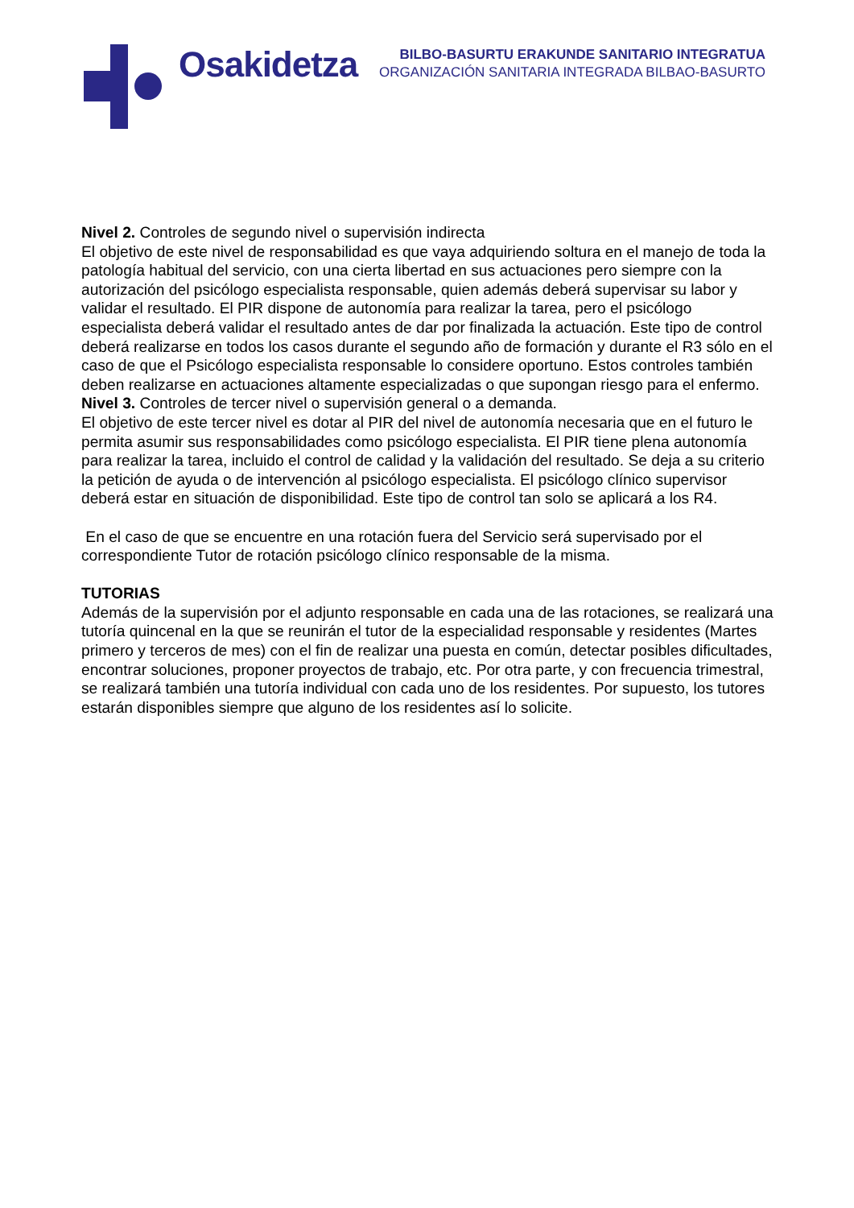Osakidetza
BILBO-BASURTU ERAKUNDE SANITARIO INTEGRATUA
ORGANIZACIÓN SANITARIA INTEGRADA BILBAO-BASURTO
Nivel 2. Controles de segundo nivel o supervisión indirecta
El objetivo de este nivel de responsabilidad es que vaya adquiriendo soltura en el manejo de toda la patología habitual del servicio, con una cierta libertad en sus actuaciones pero siempre con la autorización del psicólogo especialista responsable, quien además deberá supervisar su labor y validar el resultado. El PIR dispone de autonomía para realizar la tarea, pero el psicólogo especialista deberá validar el resultado antes de dar por finalizada la actuación. Este tipo de control deberá realizarse en todos los casos durante el segundo año de formación y durante el R3 sólo en el caso de que el Psicólogo especialista responsable lo considere oportuno. Estos controles también deben realizarse en actuaciones altamente especializadas o que supongan riesgo para el enfermo.
Nivel 3. Controles de tercer nivel o supervisión general o a demanda.
El objetivo de este tercer nivel es dotar al PIR del nivel de autonomía necesaria que en el futuro le permita asumir sus responsabilidades como psicólogo especialista. El PIR tiene plena autonomía para realizar la tarea, incluido el control de calidad y la validación del resultado. Se deja a su criterio la petición de ayuda o de intervención al psicólogo especialista. El psicólogo clínico supervisor deberá estar en situación de disponibilidad. Este tipo de control tan solo se aplicará a los R4.
En el caso de que se encuentre en una rotación fuera del Servicio será supervisado por el correspondiente Tutor de rotación psicólogo clínico responsable de la misma.
TUTORIAS
Además de la supervisión por el adjunto responsable en cada una de las rotaciones, se realizará una tutoría quincenal en la que se reunirán el tutor de la especialidad responsable y residentes (Martes primero y terceros de mes) con el fin de realizar una puesta en común, detectar posibles dificultades, encontrar soluciones, proponer proyectos de trabajo, etc. Por otra parte, y con frecuencia trimestral, se realizará también una tutoría individual con cada uno de los residentes. Por supuesto, los tutores estarán disponibles siempre que alguno de los residentes así lo solicite.